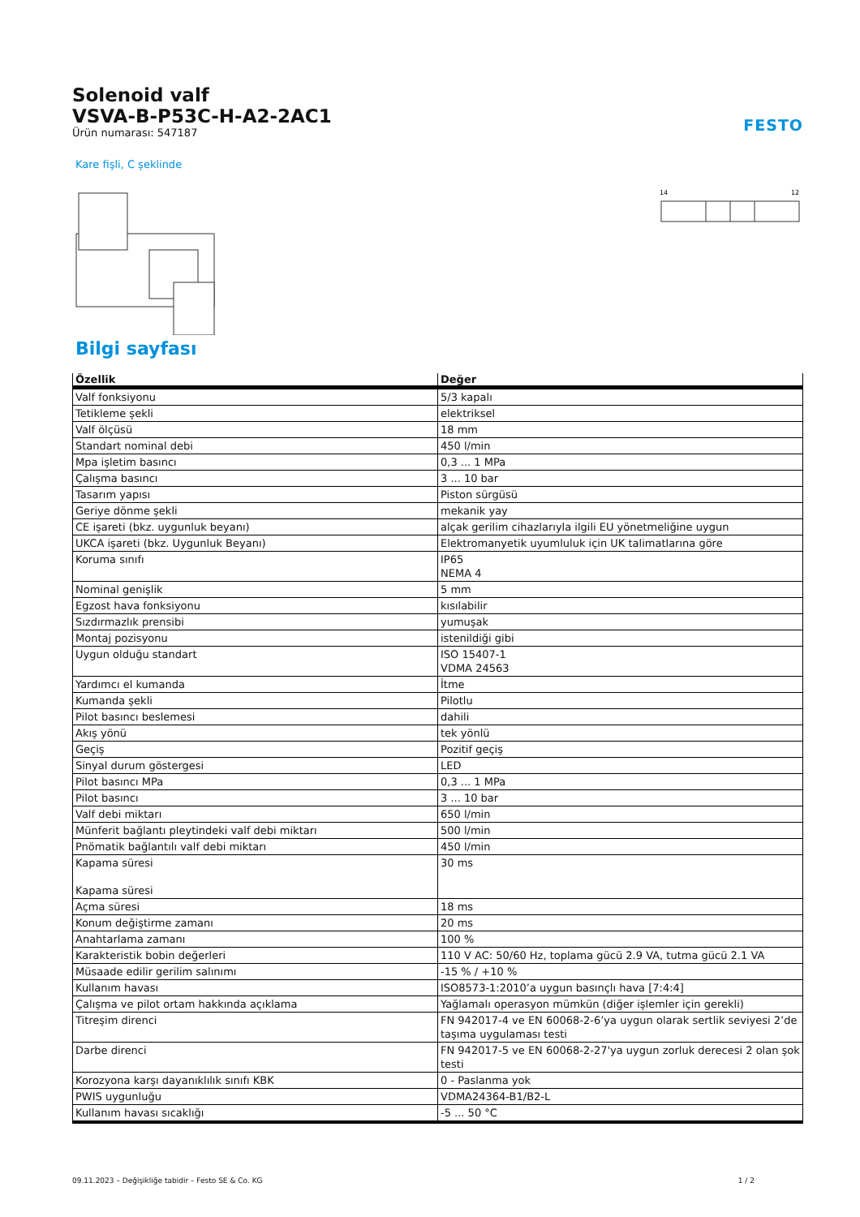Solenoid valf
VSVA-B-P53C-H-A2-2AC1
Ürün numarası: 547187
FESTO
Kare fişli, C şeklinde
14
12
Bilgi sayfası
| Özellik | Değer |
| --- | --- |
| Valf fonksiyonu | 5/3 kapalı |
| Tetikleme şekli | elektriksel |
| Valf ölçüsü | 18 mm |
| Standart nominal debi | 450 l/min |
| Mpa işletim basıncı | 0,3 ... 1 MPa |
| Çalışma basıncı | 3 ... 10 bar |
| Tasarım yapısı | Piston sürgüsü |
| Geriye dönme şekli | mekanik yay |
| CE işareti (bkz. uygunluk beyanı) | alçak gerilim cihazlarıyla ilgili EU yönetmeliğine uygun |
| UKCA işareti (bkz. Uygunluk Beyanı) | Elektromanyetik uyumluluk için UK talimatlarına göre |
| Koruma sınıfı | IP65 NEMA 4 |
| Nominal genişlik | 5 mm |
| Egzost hava fonksiyonu | kısılabilir |
| Sızdırmazlık prensibi | yumuşak |
| Montaj pozisyonu | istenildiği gibi |
| Uygun olduğu standart | ISO 15407-1 VDMA 24563 |
| Yardımcı el kumanda | İtme |
| Kumanda şekli | Pilotlu |
| Pilot basıncı beslemesi | dahili |
| Akış yönü | tek yönlü |
| Geçiş | Pozitif geçiş |
| Sinyal durum göstergesi | LED |
| Pilot basıncı MPa | 0,3 ... 1 MPa |
| Pilot basıncı | 3 ... 10 bar |
| Valf debi miktarı | 650 l/min |
| Münferit bağlantı pleytindeki valf debi miktarı | 500 l/min |
| Pnömatik bağlantılı valf debi miktarı | 450 l/min |
| Kapama süresi Kapama süresi | 30 ms |
| Açma süresi | 18 ms |
| Konum değiştirme zamanı | 20 ms |
| Anahtarlama zamanı | 100 % |
| Karakteristik bobin değerleri | 110 V AC: 50/60 Hz, toplama gücü 2.9 VA, tutma gücü 2.1 VA |
| Müsaade edilir gerilim salınımı | -15 % / +10 % |
| Kullanım havası | ISO8573-1:2010’a uygun basınçlı hava [7:4:4] |
| Çalışma ve pilot ortam hakkında açıklama | Yağlamalı operasyon mümkün (diğer işlemler için gerekli) |
| Titreşim direnci | FN 942017-4 ve EN 60068-2-6’ya uygun olarak sertlik seviyesi 2’de taşıma uygulaması testi |
| Darbe direnci | FN 942017-5 ve EN 60068-2-27'ya uygun zorluk derecesi 2 olan şok testi |
| Korozyona karşı dayanıklılık sınıfı KBK | 0 - Paslanma yok |
| PWIS uygunluğu | VDMA24364-B1/B2-L |
| Kullanım havası sıcaklığı | -5 ... 50 °C |
09.11.2023 – Değişikliğe tabidir – Festo SE & Co. KG 1 / 2